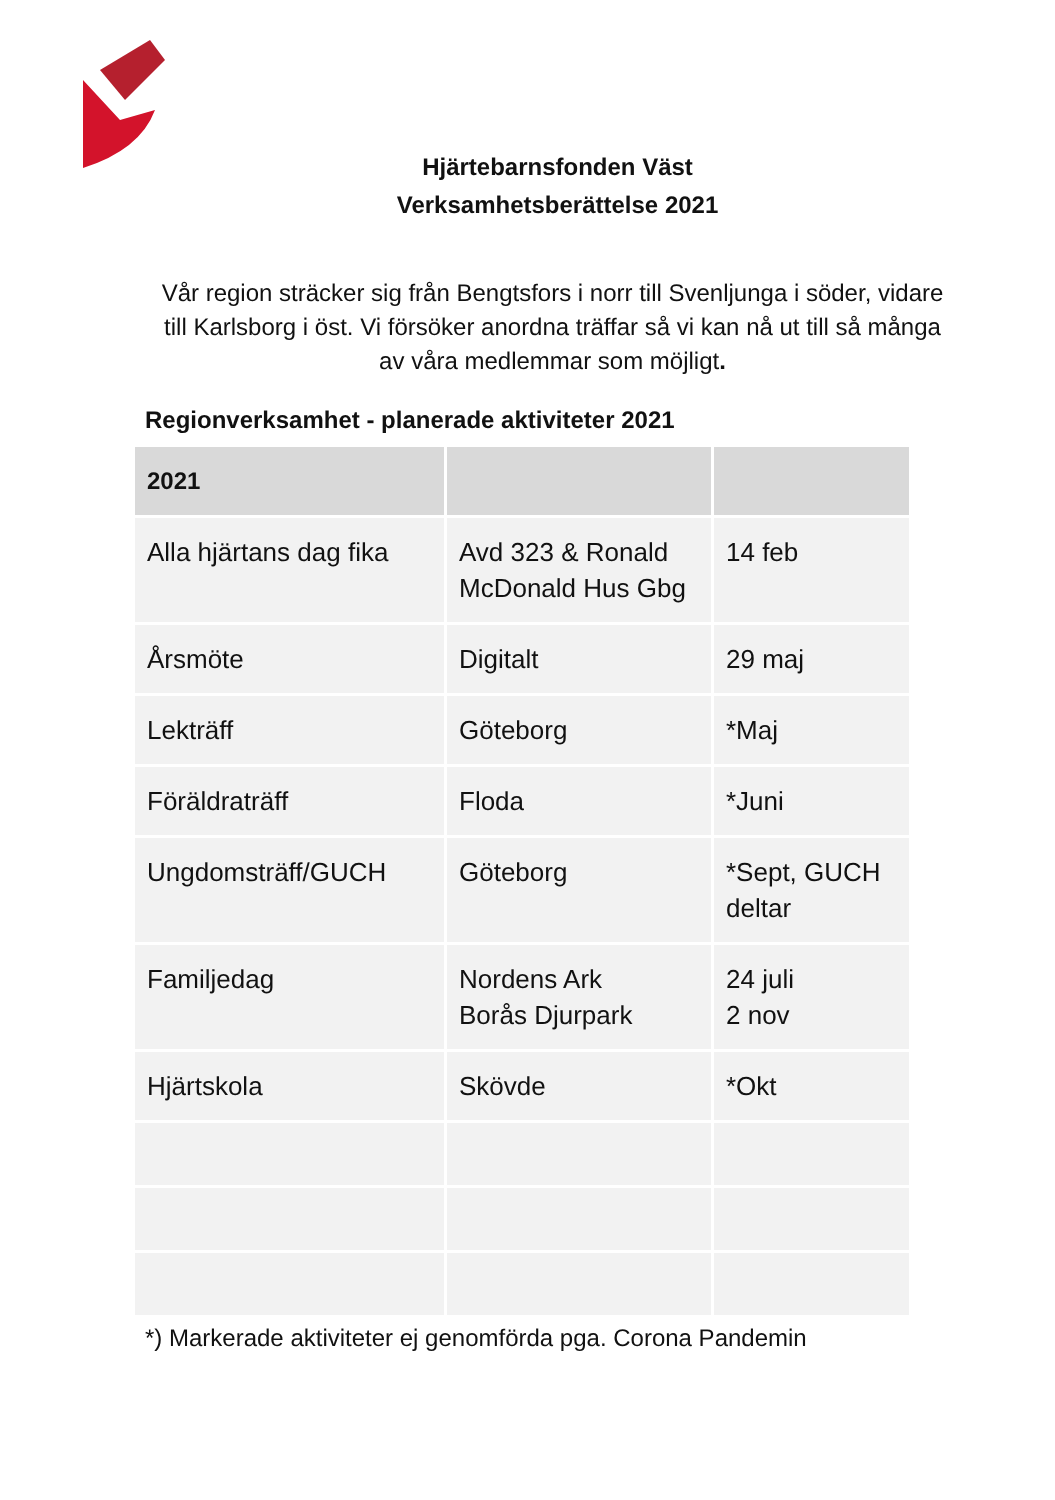Hjärtebarnsfonden Väst
Verksamhetsberättelse 2021
Vår region sträcker sig från Bengtsfors i norr till Svenljunga i söder, vidare till Karlsborg i öst. Vi försöker anordna träffar så vi kan nå ut till så många av våra medlemmar som möjligt.
Regionverksamhet - planerade aktiviteter 2021
| 2021 | | |
| --- | --- | --- |
| Alla hjärtans dag fika | Avd 323 & Ronald McDonald Hus Gbg | 14 feb |
| Årsmöte | Digitalt | 29 maj |
| Lekträff | Göteborg | *Maj |
| Föräldraträff | Floda | *Juni |
| Ungdomsträff/GUCH | Göteborg | *Sept, GUCH deltar |
| Familjedag | Nordens Ark Borås Djurpark | 24 juli 2 nov |
| Hjärtskola | Skövde | *Okt |
*) Markerade aktiviteter ej genomförda pga. Corona Pandemin